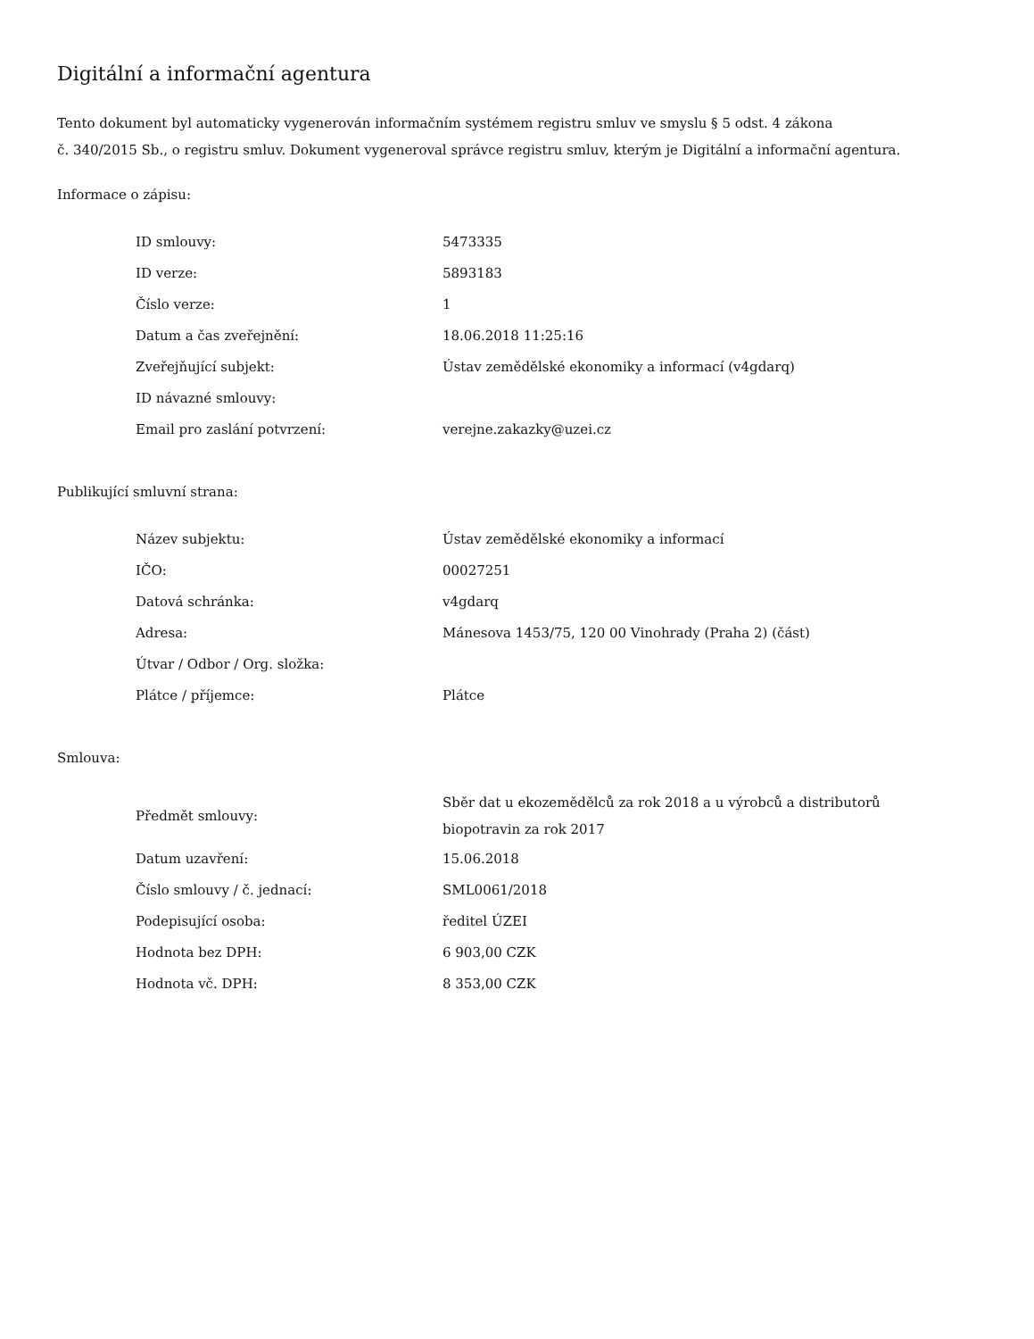Digitální a informační agentura
Tento dokument byl automaticky vygenerován informačním systémem registru smluv ve smyslu § 5 odst. 4 zákona
č. 340/2015 Sb., o registru smluv. Dokument vygeneroval správce registru smluv, kterým je Digitální a informační agentura.
Informace o zápisu:
| ID smlouvy: | 5473335 |
| ID verze: | 5893183 |
| Číslo verze: | 1 |
| Datum a čas zveřejnění: | 18.06.2018 11:25:16 |
| Zveřejňující subjekt: | Ústav zemědělské ekonomiky a informací (v4gdarq) |
| ID návazné smlouvy: | |
| Email pro zaslání potvrzení: | verejne.zakazky@uzei.cz |
Publikující smluvní strana:
| Název subjektu: | Ústav zemědělské ekonomiky a informací |
| IČO: | 00027251 |
| Datová schránka: | v4gdarq |
| Adresa: | Mánesova 1453/75, 120 00 Vinohrady (Praha 2) (část) |
| Útvar / Odbor / Org. složka: | |
| Plátce / příjemce: | Plátce |
Smlouva:
| Předmět smlouvy: | Sběr dat u ekozemědělců za rok 2018 a u výrobců a distributorů biopotravin za rok 2017 |
| Datum uzavření: | 15.06.2018 |
| Číslo smlouvy / č. jednací: | SML0061/2018 |
| Podepisující osoba: | ředitel ÚZEI |
| Hodnota bez DPH: | 6 903,00 CZK |
| Hodnota vč. DPH: | 8 353,00 CZK |